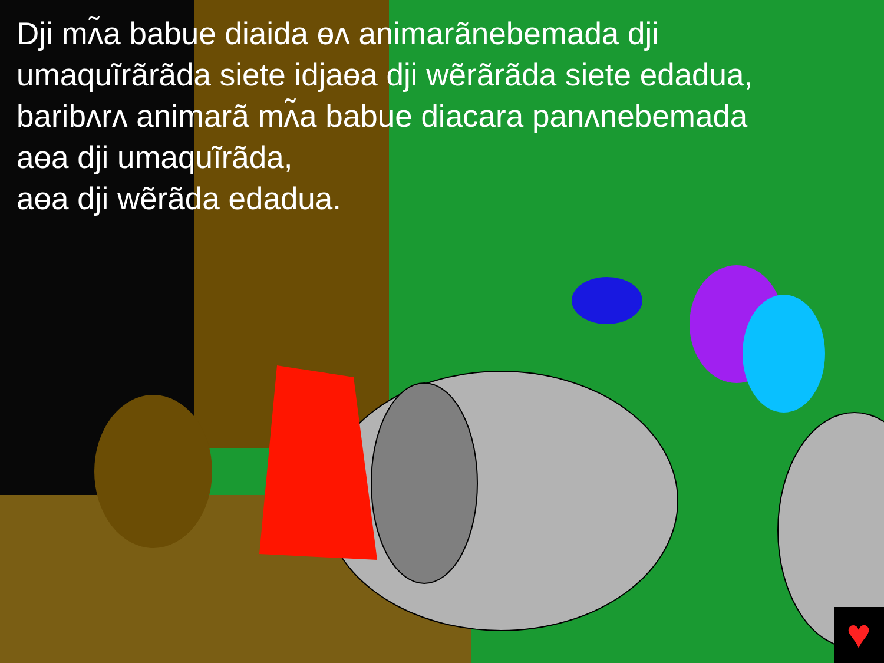♥
Dji mʌ̃a babue diaida ɵʌ animarãnebemada dji umaquĩrãrãda siete idjaɵa dji wẽrãrãda siete edadua, baribʌrʌ animarã mʌ̃a babue diacara panʌnebemada aɵa dji umaquĩrãda,
aɵa dji wẽrãda edadua.